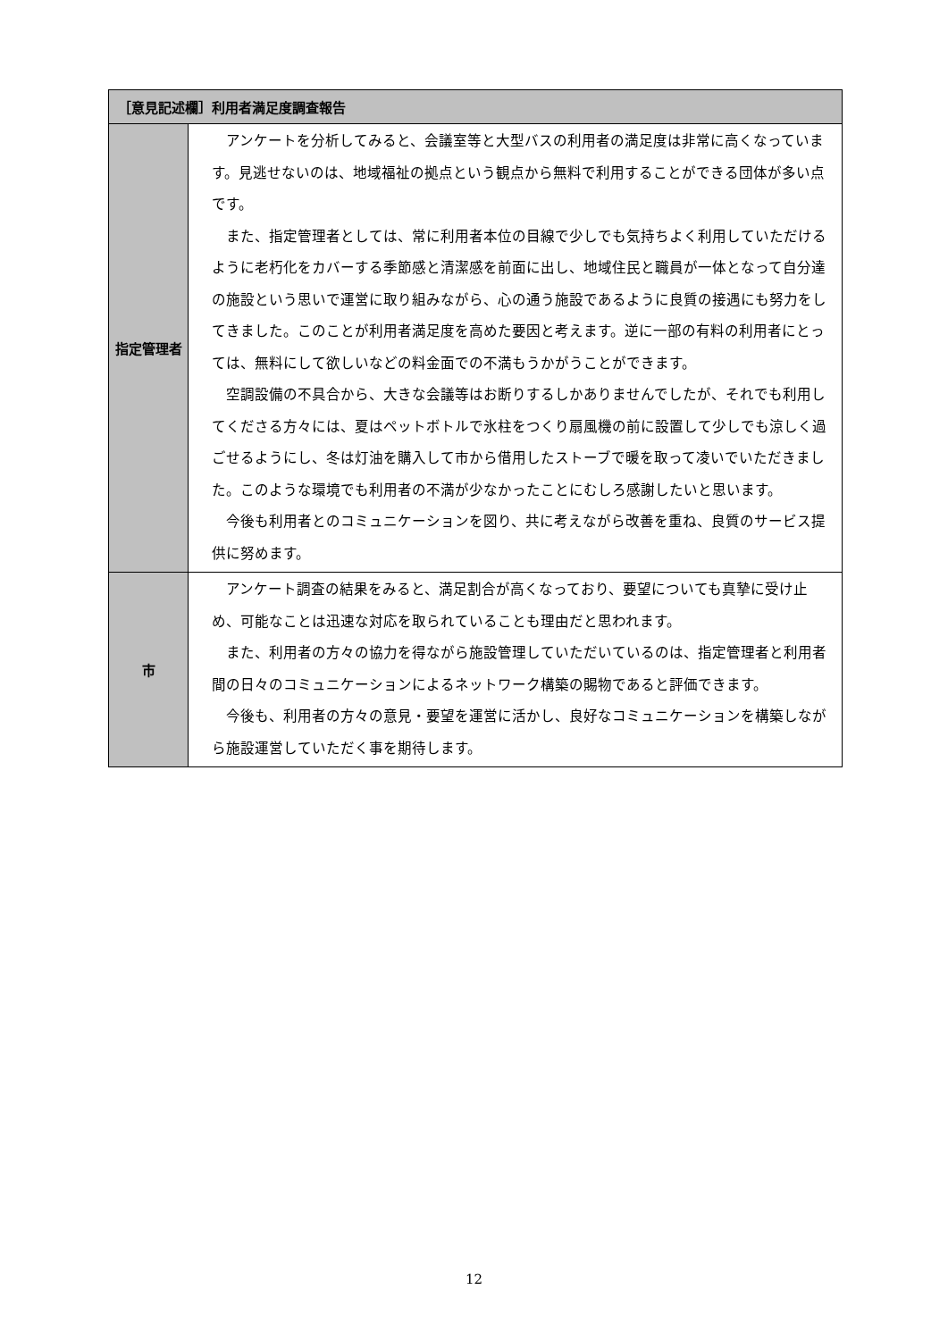| ［意見記述欄］利用者満足度調査報告 | |
| --- | --- |
| 指定管理者 | アンケートを分析してみると、会議室等と大型バスの利用者の満足度は非常に高くなっています。見逃せないのは、地域福祉の拠点という観点から無料で利用することができる団体が多い点です。 また、指定管理者としては、常に利用者本位の目線で少しでも気持ちよく利用していただけるように老朽化をカバーする季節感と清潔感を前面に出し、地域住民と職員が一体となって自分達の施設という思いで運営に取り組みながら、心の通う施設であるように良質の接遇にも努力をしてきました。このことが利用者満足度を高めた要因と考えます。逆に一部の有料の利用者にとっては、無料にして欲しいなどの料金面での不満もうかがうことができます。 空調設備の不具合から、大きな会議等はお断りするしかありませんでしたが、それでも利用してくださる方々には、夏はペットボトルで氷柱をつくり扇風機の前に設置して少しでも涼しく過ごせるようにし、冬は灯油を購入して市から借用したストーブで暖を取って凌いでいただきました。このような環境でも利用者の不満が少なかったことにむしろ感謝したいと思います。 今後も利用者とのコミュニケーションを図り、共に考えながら改善を重ね、良質のサービス提供に努めます。 |
| 市 | アンケート調査の結果をみると、満足割合が高くなっており、要望についても真摯に受け止め、可能なことは迅速な対応を取られていることも理由だと思われます。 また、利用者の方々の協力を得ながら施設管理していただいているのは、指定管理者と利用者間の日々のコミュニケーションによるネットワーク構築の賜物であると評価できます。 今後も、利用者の方々の意見・要望を運営に活かし、良好なコミュニケーションを構築しながら施設運営していただく事を期待します。 |
12